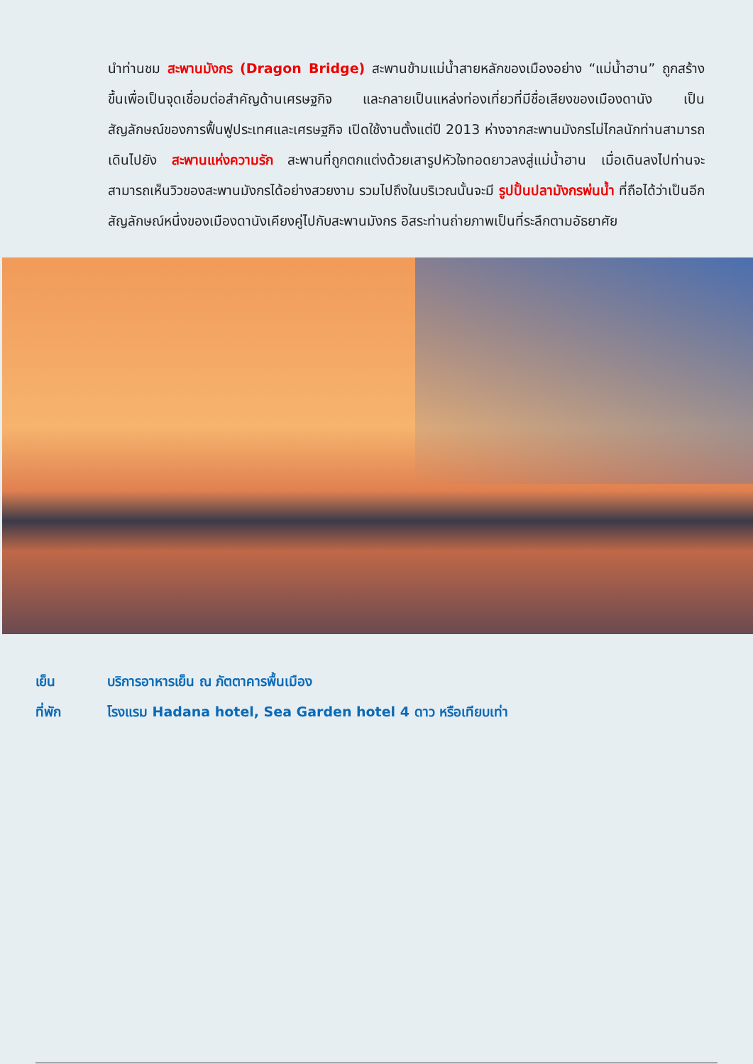นำท่านชม สะพานมังกร (Dragon Bridge) สะพานข้ามแม่น้ำสายหลักของเมืองอย่าง “แม่น้ำฮาน” ถูกสร้างขึ้นเพื่อเป็นจุดเชื่อมต่อสำคัญด้านเศรษฐกิจ และกลายเป็นแหล่งท่องเที่ยวที่มีชื่อเสียงของเมืองดานัง เป็นสัญลักษณ์ของการฟื้นฟูประเทศและเศรษฐกิจ เปิดใช้งานตั้งแต่ปี 2013 ห่างจากสะพานมังกรไม่ไกลนักท่านสามารถเดินไปยัง สะพานแห่งความรัก สะพานที่ถูกตกแต่งด้วยเสารูปหัวใจทอดยาวลงสู่แม่น้ำฮาน เมื่อเดินลงไปท่านจะสามารถเห็นวิวของสะพานมังกรได้อย่างสวยงาม รวมไปถึงในบริเวณนั้นจะมี รูปปั้นปลามังกรพ่นน้ำ ที่ถือได้ว่าเป็นอีกสัญลักษณ์หนึ่งของเมืองดานังเคียงคู่ไปกับสะพานมังกร อิสระท่านถ่ายภาพเป็นที่ระลึกตามอัธยาศัย
เย็น บริการอาหารเย็น ณ ภัตตาคารพื้นเมือง
ที่พัก โรงแรม Hadana hotel, Sea Garden hotel 4 ดาว หรือเทียบเท่า